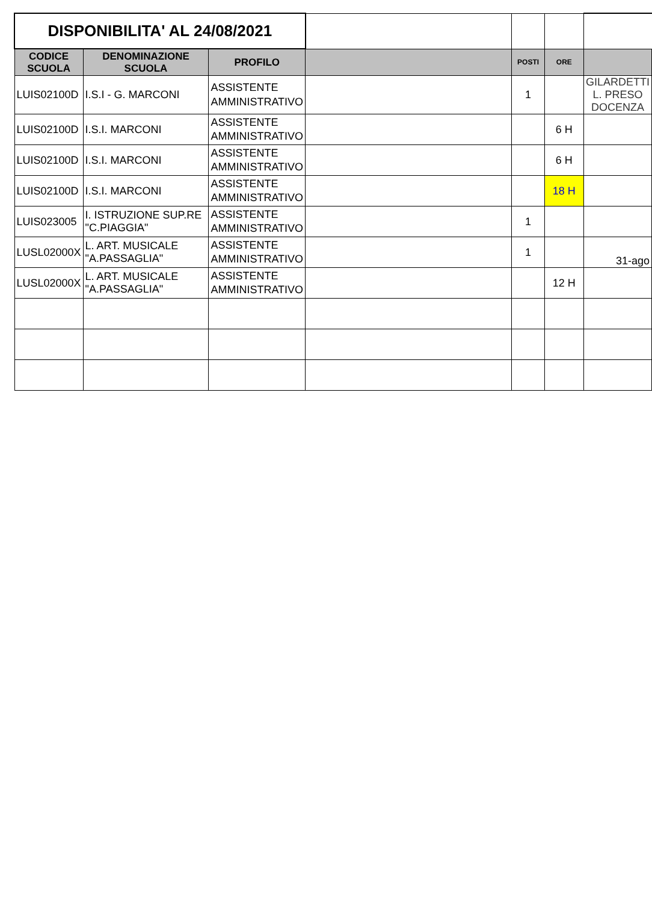| DISPONIBILITA' AL 24/08/2021 | | | | | | |
| CODICE SCUOLA | DENOMINAZIONE SCUOLA | PROFILO | | POSTI | ORE | |
| LUIS02100D | I.S.I - G. MARCONI | ASSISTENTE AMMINISTRATIVO | | 1 | | GILARDETTI L. PRESO DOCENZA |
| LUIS02100D | I.S.I. MARCONI | ASSISTENTE AMMINISTRATIVO | | | 6 H | |
| LUIS02100D | I.S.I. MARCONI | ASSISTENTE AMMINISTRATIVO | | | 6 H | |
| LUIS02100D | I.S.I. MARCONI | ASSISTENTE AMMINISTRATIVO | | | 18 H | |
| LUIS023005 | I. ISTRUZIONE SUP.RE "C.PIAGGIA" | ASSISTENTE AMMINISTRATIVO | | 1 | | |
| LUSL02000X | L. ART. MUSICALE "A.PASSAGLIA" | ASSISTENTE AMMINISTRATIVO | | 1 | | 31-ago |
| LUSL02000X | L. ART. MUSICALE "A.PASSAGLIA" | ASSISTENTE AMMINISTRATIVO | | | 12 H | |